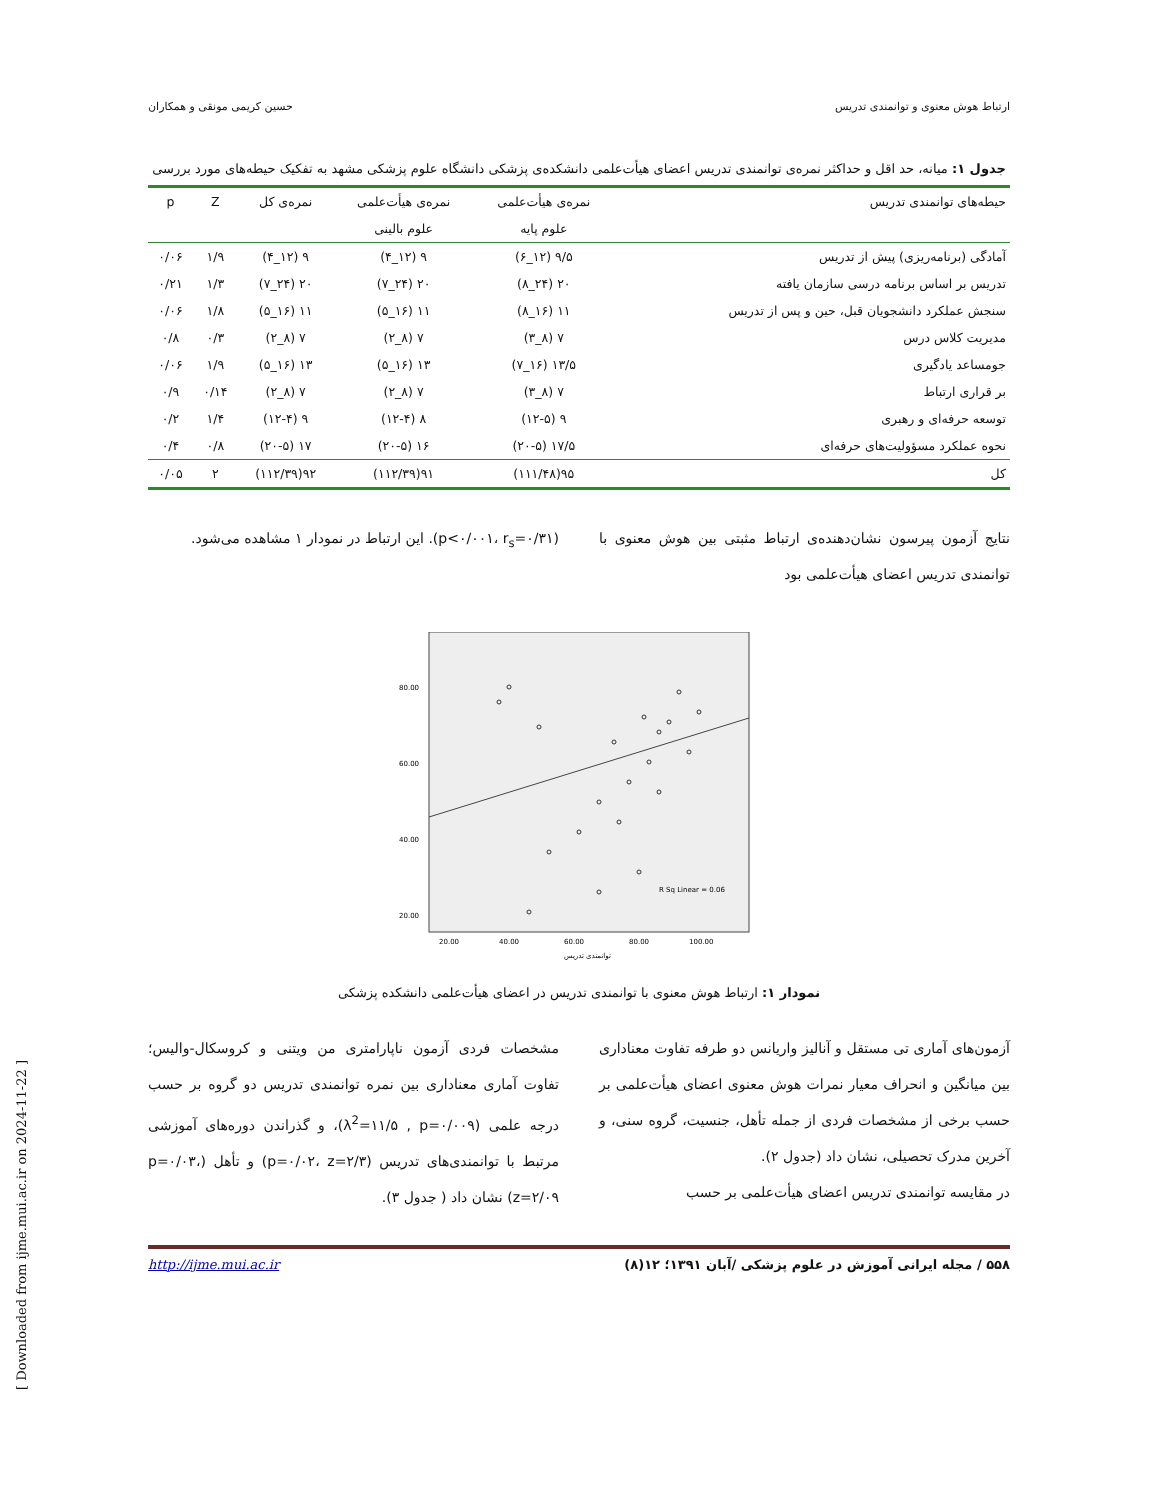ارتباط هوش معنوی و توانمندی تدریس حسین کریمی مونقی و همکاران
جدول ۱: میانه، حد اقل و حداکثر نمره‌ی توانمندی تدریس اعضای هیأت‌علمی دانشکده‌ی پزشکی دانشگاه علوم پزشکی مشهد به تفکیک حیطه‌های مورد بررسی
| حیطه‌های توانمندی تدریس | نمره‌ی هیأت‌علمی | نمره‌ی هیأت‌علمی | نمره‌ی کل | Z | p |
| --- | --- | --- | --- | --- | --- |
| | علوم پایه | علوم بالینی | | | |
| آمادگی (برنامه‌ریزی) پیش از تدریس | ۹/۵ (۱۲_۶) | ۹ (۱۲_۴) | ۹ (۱۲_۴) | ۱/۹ | ۰/۰۶ |
| تدریس بر اساس برنامه درسی سازمان یافته | ۲۰ (۲۴_۸) | ۲۰ (۲۴_۷) | ۲۰ (۲۴_۷) | ۱/۳ | ۰/۲۱ |
| سنجش عملکرد دانشجویان قبل، حین و پس از تدریس | ۱۱ (۱۶_۸) | ۱۱ (۱۶_۵) | ۱۱ (۱۶_۵) | ۱/۸ | ۰/۰۶ |
| مدیریت کلاس درس | ۷ (۸_۳) | ۷ (۸_۲) | ۷ (۸_۲) | ۰/۳ | ۰/۸ |
| جومساعد یادگیری | ۱۳/۵ (۱۶_۷) | ۱۳ (۱۶_۵) | ۱۳ (۱۶_۵) | ۱/۹ | ۰/۰۶ |
| بر قراری ارتباط | ۷ (۸_۳) | ۷ (۸_۲) | ۷ (۸_۲) | ۰/۱۴ | ۰/۹ |
| توسعه حرفه‌ای و رهبری | ۹ (۱۲-۵) | ۸ (۱۲-۴) | ۹ (۱۲-۴) | ۱/۴ | ۰/۲ |
| نحوه عملکرد مسؤولیت‌های حرفه‌ای | ۱۷/۵ (۲۰-۵) | ۱۶ (۲۰-۵) | ۱۷ (۲۰-۵) | ۰/۸ | ۰/۴ |
| کل | ۹۵(۱۱۱/۴۸) | ۹۱(۱۱۲/۳۹) | ۹۲(۱۱۲/۳۹) | ۲ | ۰/۰۵ |
نتایج آزمون پیرسون نشان‌دهنده‌ی ارتباط مثبتی بین هوش معنوی با توانمندی تدریس اعضای هیأت‌علمی بود
(p<۰/۰۰۱، r<sub>s</sub>=۰/۳۱). این ارتباط در نمودار ۱ مشاهده می‌شود.
R Sq Linear = 0.06
80.00
60.00
40.00
20.00
20.00
40.00
60.00
80.00
100.00
توانمندی تدریس
نمودار ۱: ارتباط هوش معنوی با توانمندی تدریس در اعضای هیأت‌علمی دانشکده پزشکی
آزمون‌های آماری تی مستقل و آنالیز واریانس دو طرفه تفاوت معناداری بین میانگین و انحراف معیار نمرات هوش معنوی اعضای هیأت‌علمی بر حسب برخی از مشخصات فردی از جمله تأهل، جنسیت، گروه سنی، و آخرین مدرک تحصیلی، نشان داد (جدول ۲).
در مقایسه توانمندی تدریس اعضای هیأت‌علمی بر حسب
مشخصات فردی آزمون ناپارامتری من ویتنی و کروسکال-والیس؛ تفاوت آماری معناداری بین نمره توانمندی تدریس دو گروه بر حسب درجه علمی (λ<sup>2</sup>=۱۱/۵ , p=۰/۰۰۹)، و گذراندن دوره‌های آموزشی مرتبط با توانمندی‌های تدریس (p=۰/۰۲، z=۲/۳) و تأهل (p=۰/۰۳، z=۲/۰۹) نشان داد ( جدول ۳).
۵۵۸ / مجله ایرانی آموزش در علوم پزشکی /آبان ۱۳۹۱؛ ۱۲(۸) http://ijme.mui.ac.ir
[ Downloaded from ijme.mui.ac.ir on 2024-11-22 ]